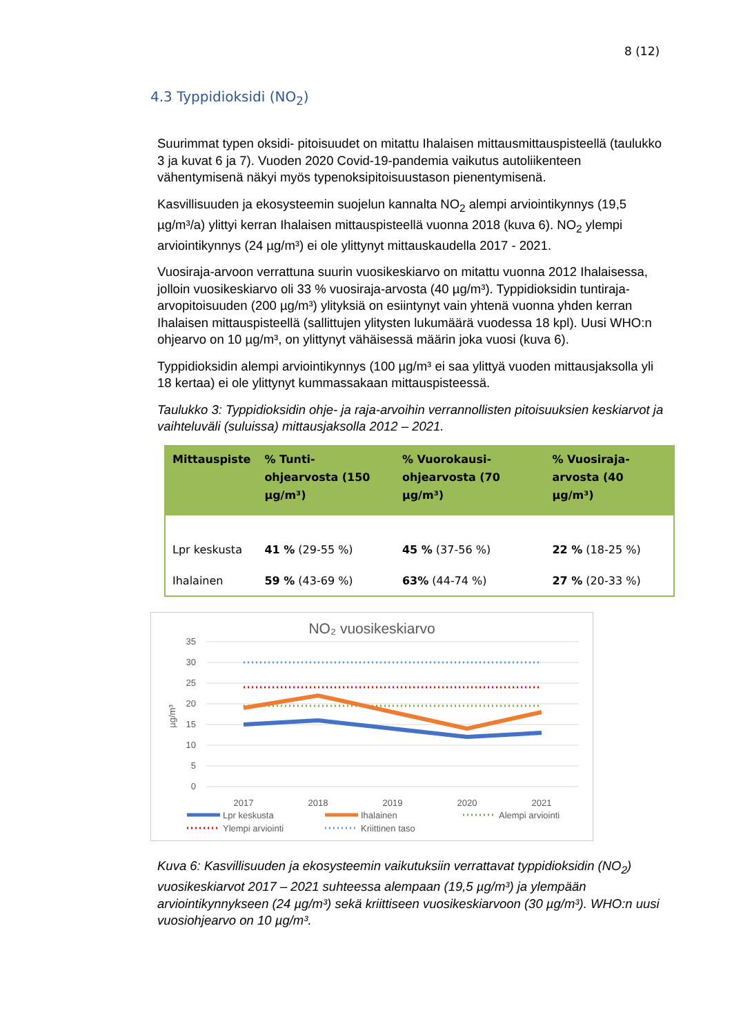8 (12)
4.3 Typpidioksidi (NO<sub>2</sub>)
Suurimmat typen oksidi- pitoisuudet on mitattu Ihalaisen mittausmittauspisteellä (taulukko 3 ja kuvat 6 ja 7). Vuoden 2020 Covid-19-pandemia vaikutus autoliikenteen vähentymisenä näkyi myös typenoksipitoisuustason pienentymisenä.
Kasvillisuuden ja ekosysteemin suojelun kannalta NO<sub>2</sub> alempi arviointikynnys (19,5 µg/m³/a) ylittyi kerran Ihalaisen mittauspisteellä vuonna 2018 (kuva 6). NO<sub>2</sub> ylempi arviointikynnys (24 µg/m³) ei ole ylittynyt mittauskaudella 2017 - 2021.
Vuosiraja-arvoon verrattuna suurin vuosikeskiarvo on mitattu vuonna 2012 Ihalaisessa, jolloin vuosikeskiarvo oli 33 % vuosiraja-arvosta (40 µg/m³). Typpidioksidin tuntiraja-arvopitoisuuden (200 µg/m³) ylityksiä on esiintynyt vain yhtenä vuonna yhden kerran Ihalaisen mittauspisteellä (sallittujen ylitysten lukumäärä vuodessa 18 kpl). Uusi WHO:n ohjearvo on 10 µg/m³, on ylittynyt vähäisessä määrin joka vuosi (kuva 6).
Typpidioksidin alempi arviointikynnys (100 µg/m³ ei saa ylittyä vuoden mittausjaksolla yli 18 kertaa) ei ole ylittynyt kummassakaan mittauspisteessä.
Taulukko 3: Typpidioksidin ohje- ja raja-arvoihin verrannollisten pitoisuuksien keskiarvot ja vaihteluväli (suluissa) mittausjaksolla 2012 – 2021.
| Mittauspiste | % Tunti-ohjearvosta (150 µg/m³) | % Vuorokausi-ohjearvosta (70 µg/m³) | % Vuosiraja-arvosta (40 µg/m³) |
| --- | --- | --- | --- |
| Lpr keskusta | 41 % (29-55 %) | 45 % (37-56 %) | 22 % (18-25 %) |
| Ihalainen | 59 % (43-69 %) | 63% (44-74 %) | 27 % (20-33 %) |
NO₂ vuosikeskiarvo
35
30
25
20
15
10
5
0
µg/m³
2017
2018
2019
2020
2021
Lpr keskusta
Ihalainen
Alempi arviointi
Ylempi arviointi
Kriittinen taso
Kuva 6: Kasvillisuuden ja ekosysteemin vaikutuksiin verrattavat typpidioksidin (NO<sub>2</sub>) vuosikeskiarvot 2017 – 2021 suhteessa alempaan (19,5 µg/m³) ja ylempään arviointikynnykseen (24 µg/m³) sekä kriittiseen vuosikeskiarvoon (30 µg/m³). WHO:n uusi vuosiohjearvo on 10 µg/m³.